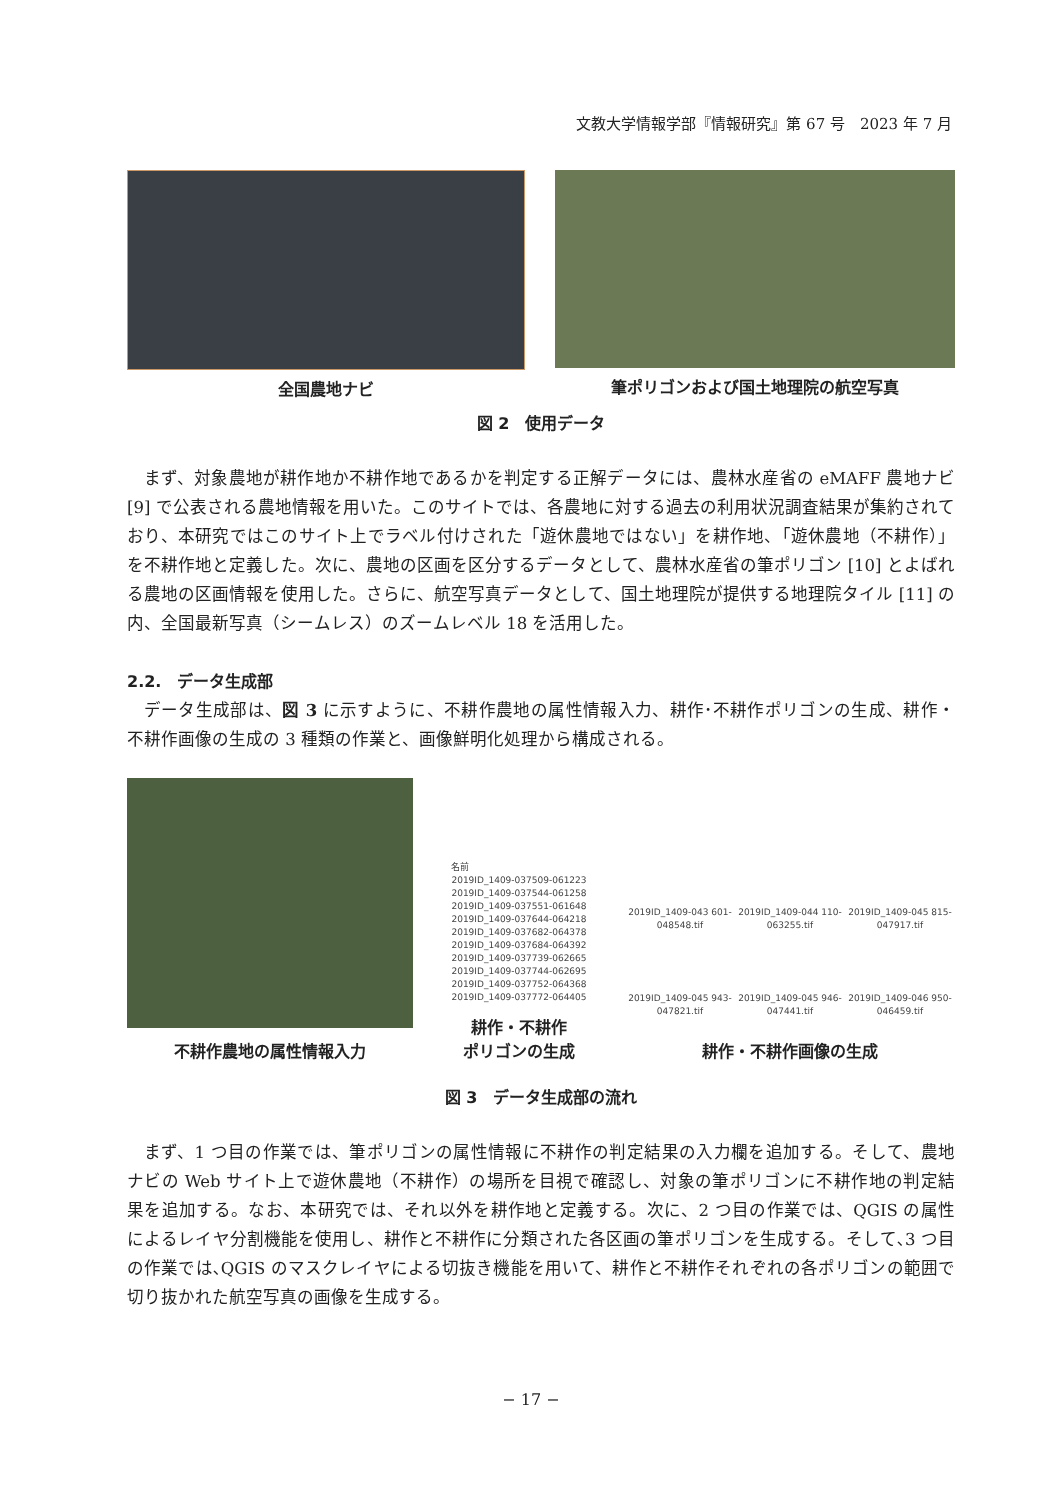文教大学情報学部『情報研究』第 67 号　2023 年 7 月
全国農地ナビ 筆ポリゴンおよび国土地理院の航空写真
図 2　使用データ
まず、対象農地が耕作地か不耕作地であるかを判定する正解データには、農林水産省の eMAFF 農地ナビ [9] で公表される農地情報を用いた。このサイトでは、各農地に対する過去の利用状況調査結果が集約されており、本研究ではこのサイト上でラベル付けされた「遊休農地ではない」を耕作地、「遊休農地（不耕作）」を不耕作地と定義した。次に、農地の区画を区分するデータとして、農林水産省の筆ポリゴン [10] とよばれる農地の区画情報を使用した。さらに、航空写真データとして、国土地理院が提供する地理院タイル [11] の内、全国最新写真（シームレス）のズームレベル 18 を活用した。
2.2.　データ生成部
データ生成部は、図 3 に示すように、不耕作農地の属性情報入力、耕作･不耕作ポリゴンの生成、耕作・不耕作画像の生成の 3 種類の作業と、画像鮮明化処理から構成される。
不耕作農地の属性情報入力
名前
2019ID_1409-037509-061223
2019ID_1409-037544-061258
2019ID_1409-037551-061648
2019ID_1409-037644-064218
2019ID_1409-037682-064378
2019ID_1409-037684-064392
2019ID_1409-037739-062665
2019ID_1409-037744-062695
2019ID_1409-037752-064368
2019ID_1409-037772-064405
耕作・不耕作
ポリゴンの生成
2019ID_1409-043 601-048548.tif 2019ID_1409-044 110-063255.tif 2019ID_1409-045 815-047917.tif 2019ID_1409-045 943-047821.tif 2019ID_1409-045 946-047441.tif 2019ID_1409-046 950-046459.tif
耕作・不耕作画像の生成
図 3　データ生成部の流れ
まず、1 つ目の作業では、筆ポリゴンの属性情報に不耕作の判定結果の入力欄を追加する。そして、農地ナビの Web サイト上で遊休農地（不耕作）の場所を目視で確認し、対象の筆ポリゴンに不耕作地の判定結果を追加する。なお、本研究では、それ以外を耕作地と定義する。次に、2 つ目の作業では、QGIS の属性によるレイヤ分割機能を使用し、耕作と不耕作に分類された各区画の筆ポリゴンを生成する。そして､3 つ目の作業では､QGIS のマスクレイヤによる切抜き機能を用いて、耕作と不耕作それぞれの各ポリゴンの範囲で切り抜かれた航空写真の画像を生成する。
− 17 −